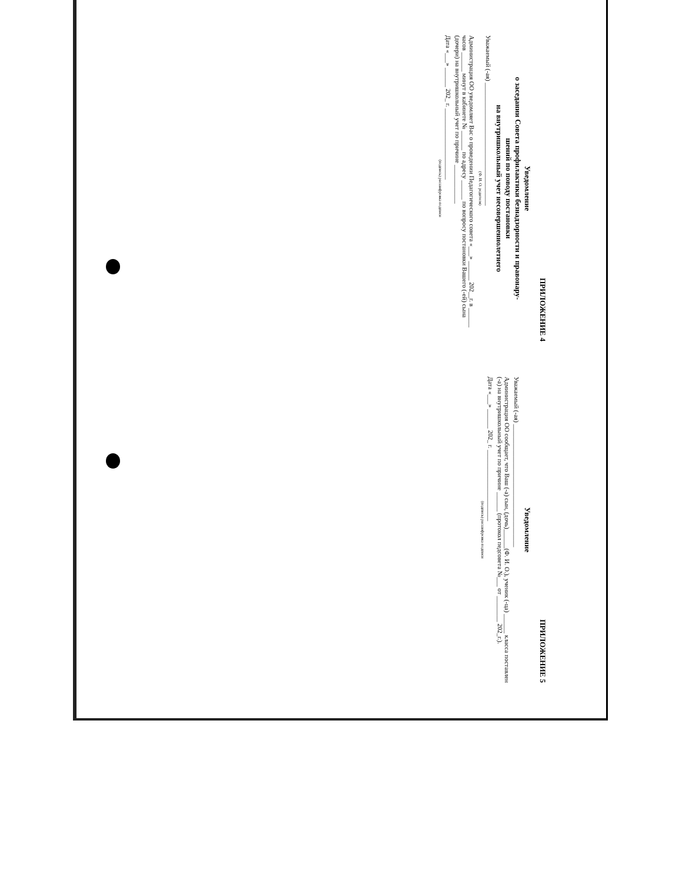ПРИЛОЖЕНИЕ 4
Уведомление
о заседании Совета профилактики безнадзорности и правонару-
шений по поводу постановки
на внутришкольный учет несовершеннолетнего
Уважаемый (-ая) ______________________________________
(Ф. И. О. родителя)
Администрация ОО уведомляет Вас о проведении Педагогического совета «___» ______ 202__г. в ______ часов ______ минут в кабинете № ______ по адресу ______ по вопросу постановки Вашего (-ей) сына (дочери) на внутришкольный учет по причине ____________
Дата «___» ______ 202_ г. ______________________
(подпись) расшифровка подписи
ПРИЛОЖЕНИЕ 5
Уведомление
Уважаемый (-ая) ______________________________________
Администрация ОО сообщает, что Ваш (-а) сын, (дочь)______(Ф. И. О.), ученик (-ца) ______ класса поставлен (-а) на внутришкольный учет по причине ______ (протокол педсовета №___ от ________ 202_г.).
Дата «___» ______ 202_ г. ______________________
(подпись) расшифровка подписи